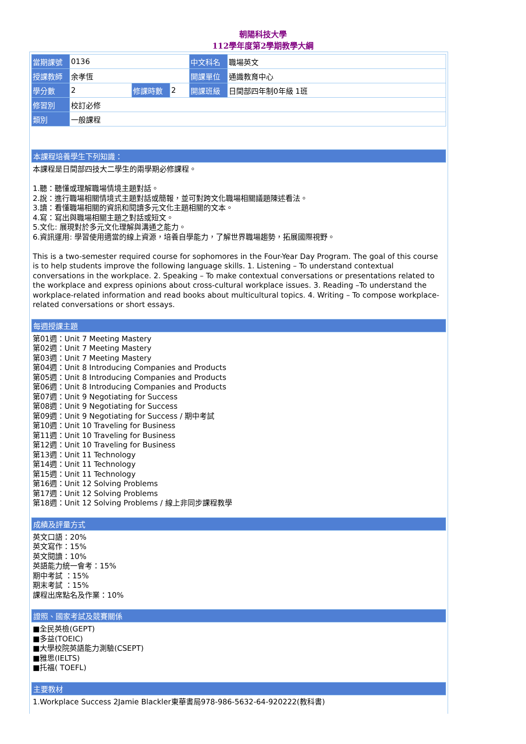朝陽科技大學
112學年度第2學期教學大綱
| 當期課號 | 0136 | | | 中文科名 | 職場英文 |
| 授課教師 | 余孝恆 | | | 開課單位 | 通識教育中心 |
| 學分數 | 2 | 修課時數 | 2 | 開課班級 | 日間部四年制0年級 1班 |
| 修習別 | 校訂必修 | | | | |
| 類別 | 一般課程 | | | | |
本課程培養學生下列知識：
本課程是日間部四技大二學生的兩學期必修課程。
1.聽：聽懂或理解職場情境主題對話。
2.說：進行職場相關情境式主題對話或簡報，並可對跨文化職場相關議題陳述看法。
3.讀：看懂職場相關的資訊和閱讀多元文化主題相關的文本。
4.寫：寫出與職場相關主題之對話或短文。
5.文化: 展現對於多元文化理解與溝通之能力。
6.資訊運用: 學習使用適當的線上資源，培養自學能力，了解世界職場趨勢，拓展國際視野。
This is a two-semester required course for sophomores in the Four-Year Day Program. The goal of this course is to help students improve the following language skills. 1. Listening – To understand contextual conversations in the workplace. 2. Speaking – To make contextual conversations or presentations related to the workplace and express opinions about cross-cultural workplace issues. 3. Reading –To understand the workplace-related information and read books about multicultural topics. 4. Writing – To compose workplace-related conversations or short essays.
每週授課主題
第01週：Unit 7 Meeting Mastery
第02週：Unit 7 Meeting Mastery
第03週：Unit 7 Meeting Mastery
第04週：Unit 8 Introducing Companies and Products
第05週：Unit 8 Introducing Companies and Products
第06週：Unit 8 Introducing Companies and Products
第07週：Unit 9 Negotiating for Success
第08週：Unit 9 Negotiating for Success
第09週：Unit 9 Negotiating for Success / 期中考試
第10週：Unit 10 Traveling for Business
第11週：Unit 10 Traveling for Business
第12週：Unit 10 Traveling for Business
第13週：Unit 11 Technology
第14週：Unit 11 Technology
第15週：Unit 11 Technology
第16週：Unit 12 Solving Problems
第17週：Unit 12 Solving Problems
第18週：Unit 12 Solving Problems / 線上非同步課程教學
成績及評量方式
英文口語：20%
英文寫作：15%
英文閱讀：10%
英語能力統一會考：15%
期中考試 ：15%
期末考試 ：15%
課程出席點名及作業：10%
證照、國家考試及競賽關係
■全民英檢(GEPT)
■多益(TOEIC)
■大學校院英語能力測驗(CSEPT)
■雅思(IELTS)
■托福( TOEFL)
主要教材
1.Workplace Success 2Jamie Blackler東華書局978-986-5632-64-920222(教科書)